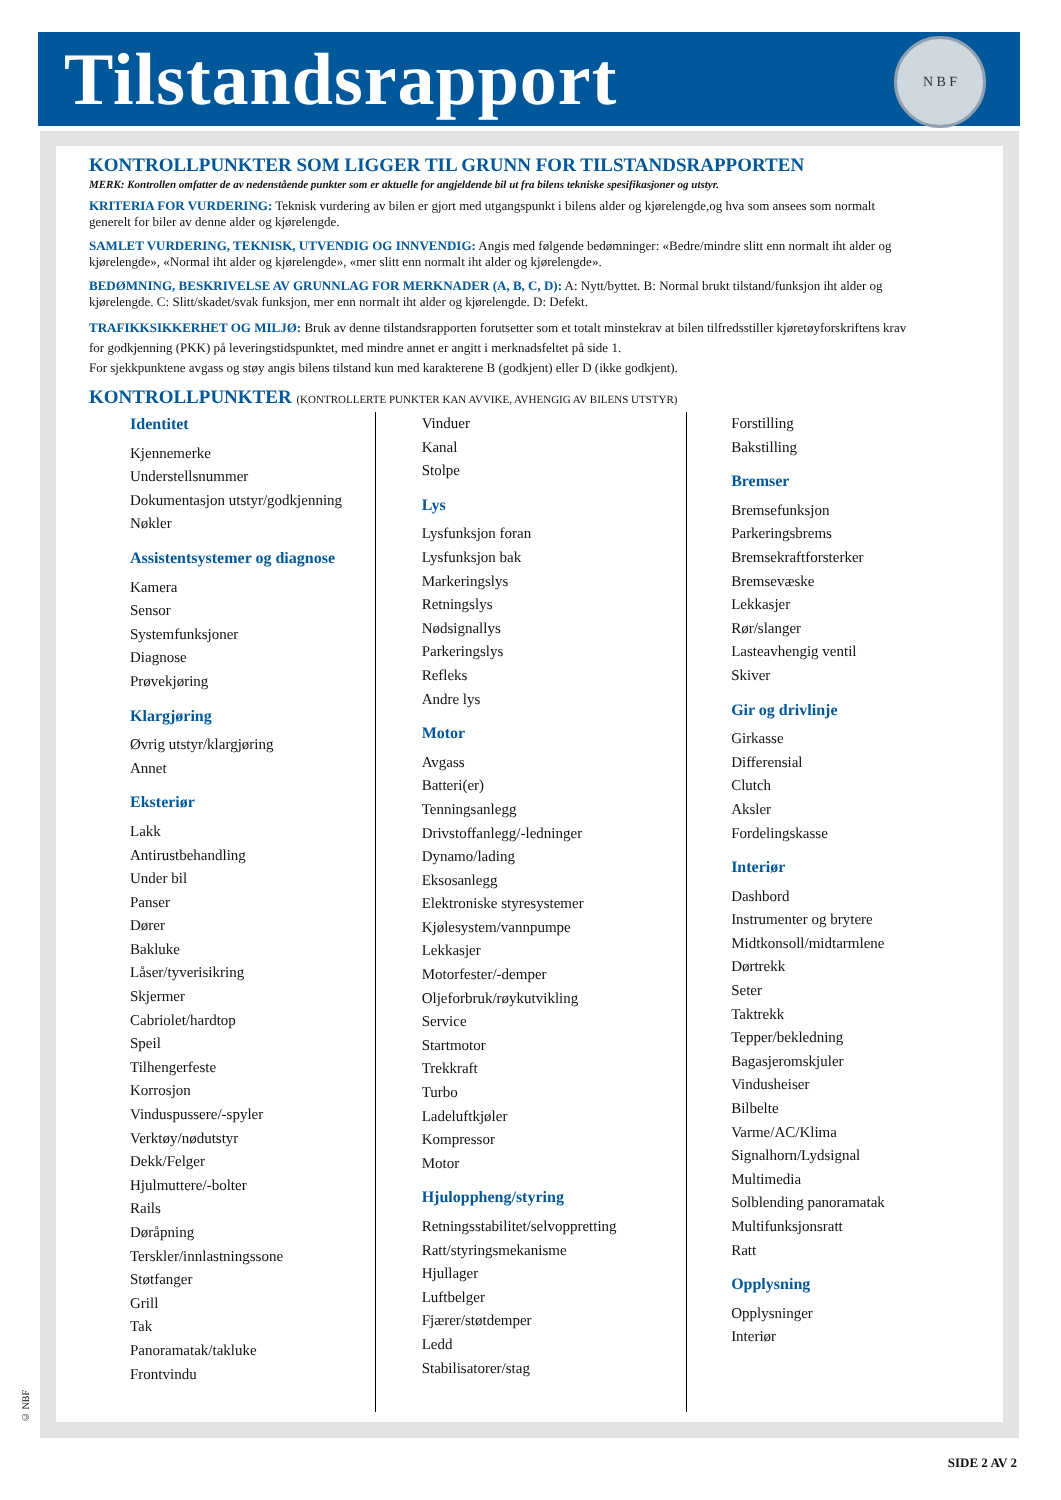Tilstandsrapport
N B F
KONTROLLPUNKTER SOM LIGGER TIL GRUNN FOR TILSTANDSRAPPORTEN
MERK: Kontrollen omfatter de av nedenstående punkter som er aktuelle for angjeldende bil ut fra bilens tekniske spesifikasjoner og utstyr.
KRITERIA FOR VURDERING: Teknisk vurdering av bilen er gjort med utgangspunkt i bilens alder og kjørelengde,og hva som ansees som normalt generelt for biler av denne alder og kjørelengde.
SAMLET VURDERING, TEKNISK, UTVENDIG OG INNVENDIG: Angis med følgende bedømninger: «Bedre/mindre slitt enn normalt iht alder og kjørelengde», «Normal iht alder og kjørelengde», «mer slitt enn normalt iht alder og kjørelengde».
BEDØMNING, BESKRIVELSE AV GRUNNLAG FOR MERKNADER (A, B, C, D): A: Nytt/byttet. B: Normal brukt tilstand/funksjon iht alder og kjørelengde. C: Slitt/skadet/svak funksjon, mer enn normalt iht alder og kjørelengde. D: Defekt.
TRAFIKKSIKKERHET OG MILJØ: Bruk av denne tilstandsrapporten forutsetter som et totalt minstekrav at bilen tilfredsstiller kjøretøyforskriftens krav for godkjenning (PKK) på leveringstidspunktet, med mindre annet er angitt i merknadsfeltet på side 1.
For sjekkpunktene avgass og støy angis bilens tilstand kun med karakterene B (godkjent) eller D (ikke godkjent).
KONTROLLPUNKTER (KONTROLLERTE PUNKTER KAN AVVIKE, AVHENGIG AV BILENS UTSTYR)
Identitet
Kjennemerke
Understellsnummer
Dokumentasjon utstyr/godkjenning
Nøkler
Assistentsystemer og diagnose
Kamera
Sensor
Systemfunksjoner
Diagnose
Prøvekjøring
Klargjøring
Øvrig utstyr/klargjøring
Annet
Eksteriør
Lakk
Antirustbehandling
Under bil
Panser
Dører
Bakluke
Låser/tyverisikring
Skjermer
Cabriolet/hardtop
Speil
Tilhengerfeste
Korrosjon
Vinduspussere/-spyler
Verktøy/nødutstyr
Dekk/Felger
Hjulmuttere/-bolter
Rails
Døråpning
Terskler/innlastningssone
Støtfanger
Grill
Tak
Panoramatak/takluke
Frontvindu
Vinduer
Kanal
Stolpe
Lys
Lysfunksjon foran
Lysfunksjon bak
Markeringslys
Retningslys
Nødsignallys
Parkeringslys
Refleks
Andre lys
Motor
Avgass
Batteri(er)
Tenningsanlegg
Drivstoffanlegg/-ledninger
Dynamo/lading
Eksosanlegg
Elektroniske styresystemer
Kjølesystem/vannpumpe
Lekkasjer
Motorfester/-demper
Oljeforbruk/røykutvikling
Service
Startmotor
Trekkraft
Turbo
Ladeluftkjøler
Kompressor
Motor
Hjuloppheng/styring
Retningsstabilitet/selvoppretting
Ratt/styringsmekanisme
Hjullager
Luftbelger
Fjærer/støtdemper
Ledd
Stabilisatorer/stag
Forstilling
Bakstilling
Bremser
Bremsefunksjon
Parkeringsbrems
Bremsekraftforsterker
Bremsevæske
Lekkasjer
Rør/slanger
Lasteavhengig ventil
Skiver
Gir og drivlinje
Girkasse
Differensial
Clutch
Aksler
Fordelingskasse
Interiør
Dashbord
Instrumenter og brytere
Midtkonsoll/midtarmlene
Dørtrekk
Seter
Taktrekk
Tepper/bekledning
Bagasjeromskjuler
Vindusheiser
Bilbelte
Varme/AC/Klima
Signalhorn/Lydsignal
Multimedia
Solblending panoramatak
Multifunksjonsratt
Ratt
Opplysning
Opplysninger
Interiør
© NBF
SIDE 2 AV 2